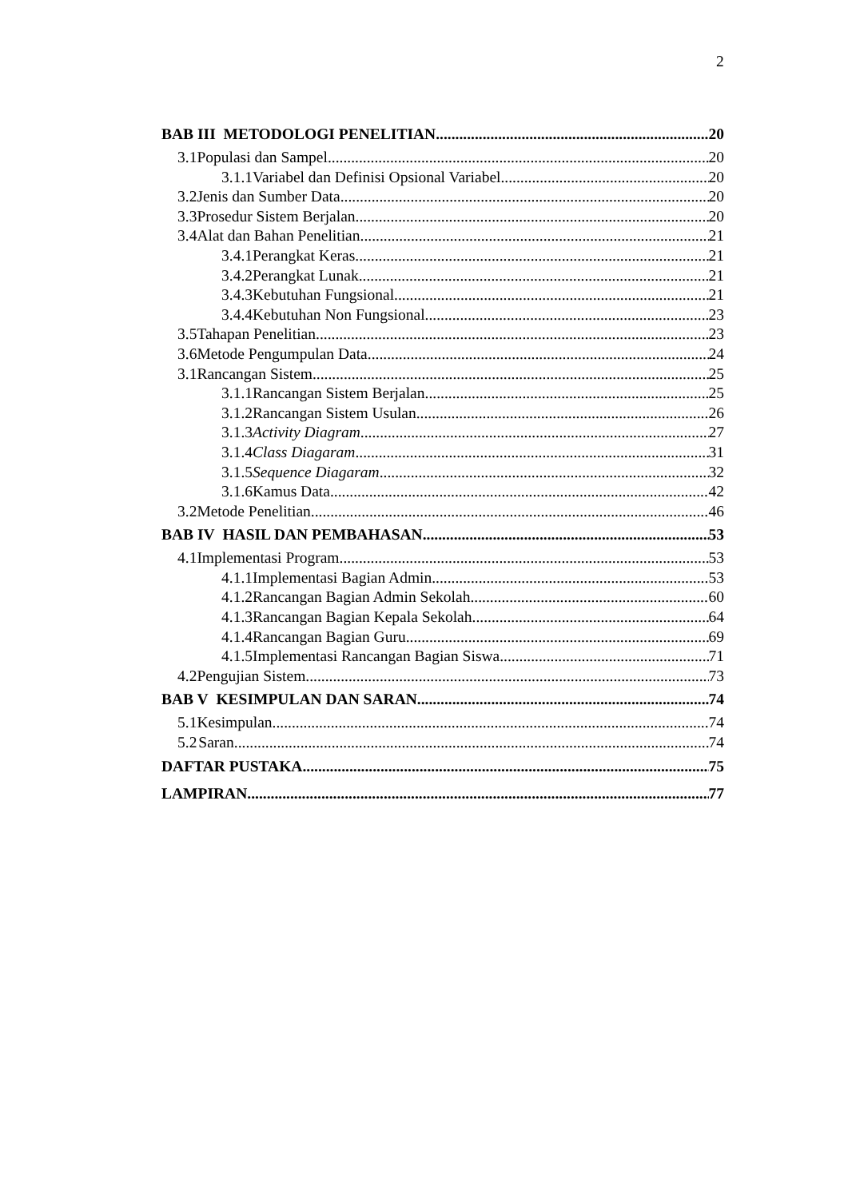2
BAB III METODOLOGI PENELITIAN 20
3.1 Populasi dan Sampel 20
3.1.1 Variabel dan Definisi Opsional Variabel 20
3.2 Jenis dan Sumber Data 20
3.3 Prosedur Sistem Berjalan 20
3.4 Alat dan Bahan Penelitian 21
3.4.1 Perangkat Keras 21
3.4.2 Perangkat Lunak 21
3.4.3 Kebutuhan Fungsional 21
3.4.4 Kebutuhan Non Fungsional 23
3.5 Tahapan Penelitian 23
3.6 Metode Pengumpulan Data 24
3.1 Rancangan Sistem 25
3.1.1 Rancangan Sistem Berjalan 25
3.1.2 Rancangan Sistem Usulan 26
3.1.3 Activity Diagram 27
3.1.4 Class Diagaram 31
3.1.5 Sequence Diagaram 32
3.1.6 Kamus Data 42
3.2 Metode Penelitian 46
BAB IV HASIL DAN PEMBAHASAN 53
4.1 Implementasi Program 53
4.1.1 Implementasi Bagian Admin 53
4.1.2 Rancangan Bagian Admin Sekolah 60
4.1.3 Rancangan Bagian Kepala Sekolah 64
4.1.4 Rancangan Bagian Guru 69
4.1.5 Implementasi Rancangan Bagian Siswa 71
4.2 Pengujian Sistem 73
BAB V KESIMPULAN DAN SARAN 74
5.1 Kesimpulan 74
5.2 Saran 74
DAFTAR PUSTAKA 75
LAMPIRAN 77